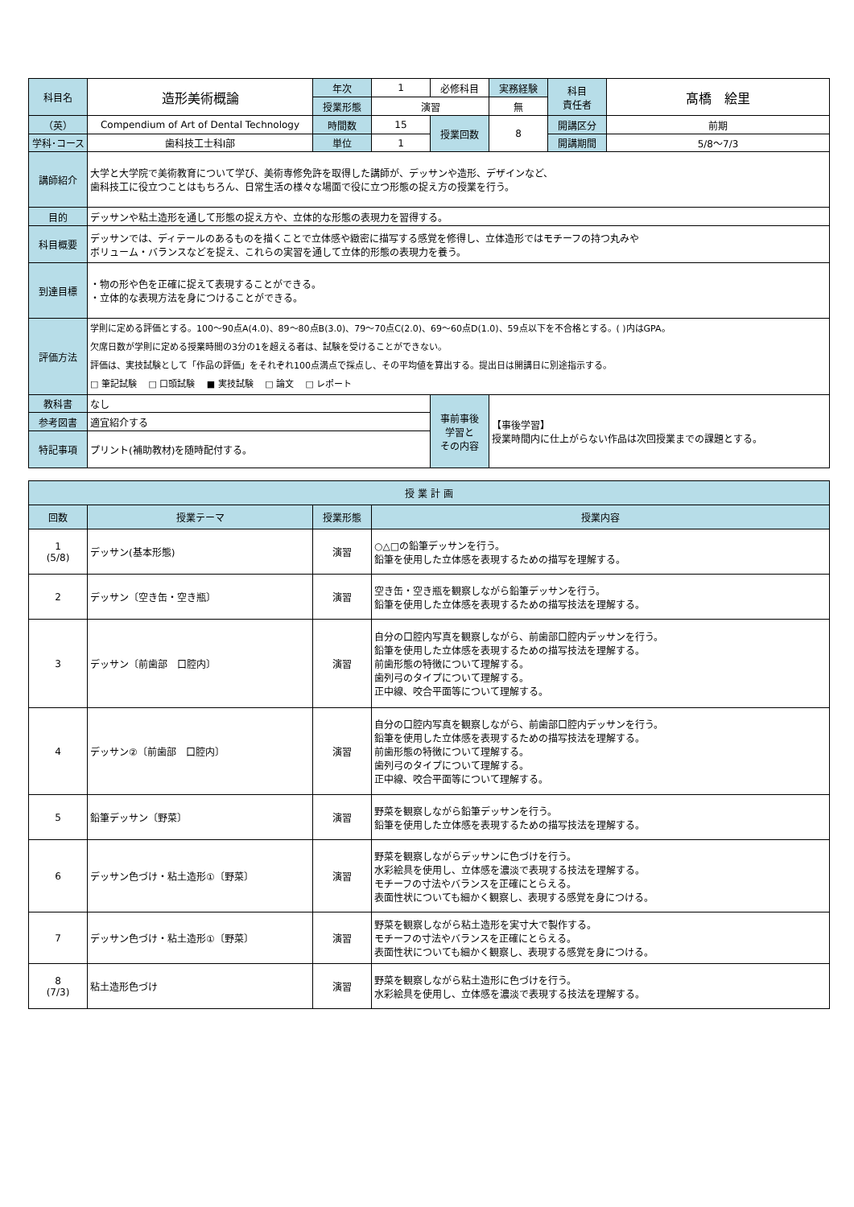| 科目名 | 造形美術概論 | 年次 | 1 | 必修科目 | 実務経験 | 科目 責任者 | 髙橋 絵里 |
| | | 授業形態 | 演習 | | 無 | | |
| （英） | Compendium of Art of Dental Technology | 時間数 | 15 | 授業回数 | 8 | 開講区分 | 前期 |
| 学科･コース | 歯科技工士科Ⅰ部 | 単位 | 1 | | | 開講期間 | 5/8～7/3 |
| 講師紹介 | 大学と大学院で美術教育について学び、美術専修免許を取得した講師が、デッサンや造形、デザインなど、 歯科技工に役立つことはもちろん、日常生活の様々な場面で役に立つ形態の捉え方の授業を行う。 | | | | | | |
| 目的 | デッサンや粘土造形を通して形態の捉え方や、立体的な形態の表現力を習得する。 | | | | | | |
| 科目概要 | デッサンでは、ディテールのあるものを描くことで立体感や緻密に描写する感覚を修得し、立体造形ではモチーフの持つ丸みや ボリューム・バランスなどを捉え、これらの実習を通して立体的形態の表現力を養う。 | | | | | | |
| 到達目標 | ・物の形や色を正確に捉えて表現することができる。 ・立体的な表現方法を身につけることができる。 | | | | | | |
| 評価方法 | 学則に定める評価とする。100～90点A(4.0)、89～80点B(3.0)、79～70点C(2.0)、69～60点D(1.0)、59点以下を不合格とする。( )内はGPA。 欠席日数が学則に定める授業時間の3分の1を超える者は、試験を受けることができない。 評価は、実技試験として「作品の評価」をそれぞれ100点満点で採点し、その平均値を算出する。提出日は開講日に別途指示する。 □ 筆記試験 □ 口頭試験 ■ 実技試験 □ 論文 □ レポート | | | | | | |
| 教科書 | なし | | | 事前事後 学習と その内容 | 【事後学習】 授業時間内に仕上がらない作品は次回授業までの課題とする。 | | |
| 参考図書 | 適宜紹介する | | | | | | |
| 特記事項 | プリント(補助教材)を随時配付する。 | | | | | | |
| 授 業 計 画 | | | |
| 回数 | 授業テーマ | 授業形態 | 授業内容 |
| 1 (5/8) | デッサン(基本形態) | 演習 | ○△□の鉛筆デッサンを行う。 鉛筆を使用した立体感を表現するための描写を理解する。 |
| 2 | デッサン〔空き缶・空き瓶〕 | 演習 | 空き缶・空き瓶を観察しながら鉛筆デッサンを行う。 鉛筆を使用した立体感を表現するための描写技法を理解する。 |
| 3 | デッサン〔前歯部 口腔内〕 | 演習 | 自分の口腔内写真を観察しながら、前歯部口腔内デッサンを行う。 鉛筆を使用した立体感を表現するための描写技法を理解する。 前歯形態の特徴について理解する。 歯列弓のタイプについて理解する。 正中線、咬合平面等について理解する。 |
| 4 | デッサン②〔前歯部 口腔内〕 | 演習 | 自分の口腔内写真を観察しながら、前歯部口腔内デッサンを行う。 鉛筆を使用した立体感を表現するための描写技法を理解する。 前歯形態の特徴について理解する。 歯列弓のタイプについて理解する。 正中線、咬合平面等について理解する。 |
| 5 | 鉛筆デッサン〔野菜〕 | 演習 | 野菜を観察しながら鉛筆デッサンを行う。 鉛筆を使用した立体感を表現するための描写技法を理解する。 |
| 6 | デッサン色づけ・粘土造形①〔野菜〕 | 演習 | 野菜を観察しながらデッサンに色づけを行う。 水彩絵具を使用し、立体感を濃淡で表現する技法を理解する。 モチーフの寸法やバランスを正確にとらえる。 表面性状についても細かく観察し、表現する感覚を身につける。 |
| 7 | デッサン色づけ・粘土造形①〔野菜〕 | 演習 | 野菜を観察しながら粘土造形を実寸大で製作する。 モチーフの寸法やバランスを正確にとらえる。 表面性状についても細かく観察し、表現する感覚を身につける。 |
| 8 (7/3) | 粘土造形色づけ | 演習 | 野菜を観察しながら粘土造形に色づけを行う。 水彩絵具を使用し、立体感を濃淡で表現する技法を理解する。 |